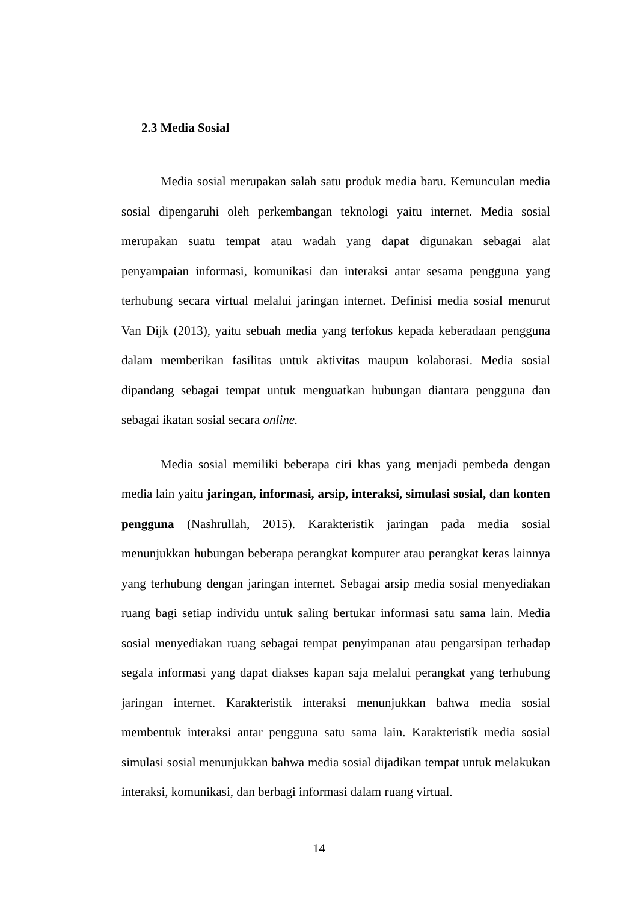2.3 Media Sosial
Media sosial merupakan salah satu produk media baru. Kemunculan media sosial dipengaruhi oleh perkembangan teknologi yaitu internet. Media sosial merupakan suatu tempat atau wadah yang dapat digunakan sebagai alat penyampaian informasi, komunikasi dan interaksi antar sesama pengguna yang terhubung secara virtual melalui jaringan internet. Definisi media sosial menurut Van Dijk (2013), yaitu sebuah media yang terfokus kepada keberadaan pengguna dalam memberikan fasilitas untuk aktivitas maupun kolaborasi. Media sosial dipandang sebagai tempat untuk menguatkan hubungan diantara pengguna dan sebagai ikatan sosial secara online.
Media sosial memiliki beberapa ciri khas yang menjadi pembeda dengan media lain yaitu jaringan, informasi, arsip, interaksi, simulasi sosial, dan konten pengguna (Nashrullah, 2015). Karakteristik jaringan pada media sosial menunjukkan hubungan beberapa perangkat komputer atau perangkat keras lainnya yang terhubung dengan jaringan internet. Sebagai arsip media sosial menyediakan ruang bagi setiap individu untuk saling bertukar informasi satu sama lain. Media sosial menyediakan ruang sebagai tempat penyimpanan atau pengarsipan terhadap segala informasi yang dapat diakses kapan saja melalui perangkat yang terhubung jaringan internet. Karakteristik interaksi menunjukkan bahwa media sosial membentuk interaksi antar pengguna satu sama lain. Karakteristik media sosial simulasi sosial menunjukkan bahwa media sosial dijadikan tempat untuk melakukan interaksi, komunikasi, dan berbagi informasi dalam ruang virtual.
14